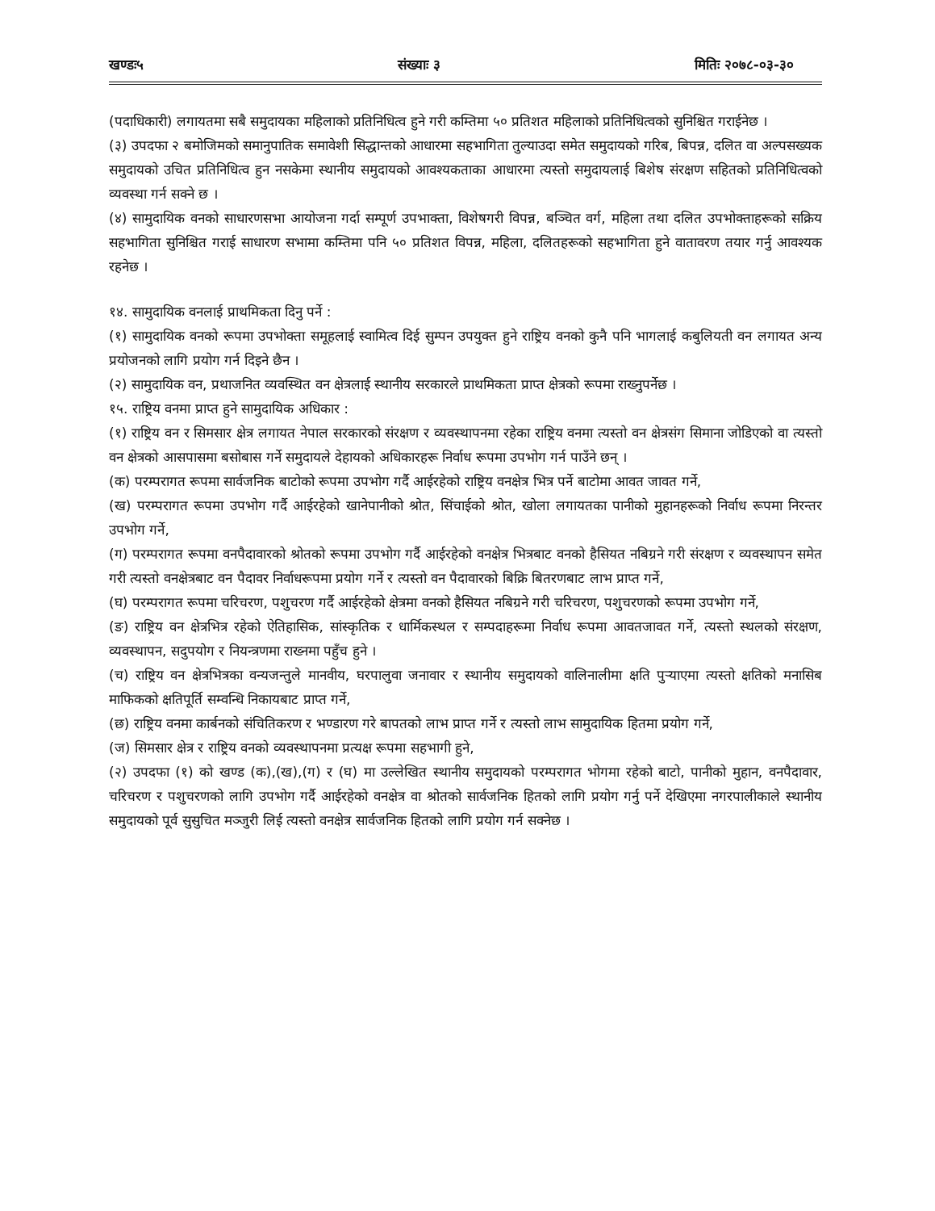खण्डः५ संख्याः ३ मितिः २०७८-०३-३०
(पदाधिकारी) लगायतमा सबै समुदायका महिलाको प्रतिनिधित्व हुने गरी कम्तिमा ५० प्रतिशत महिलाको प्रतिनिधित्वको सुनिश्चित गराईनेछ ।
(३) उपदफा २ बमोजिमको समानुपातिक समावेशी सिद्धान्तको आधारमा सहभागिता तुल्याउदा समेत समुदायको गरिब, बिपन्न, दलित वा अल्पसख्यक समुदायको उचित प्रतिनिधित्व हुन नसकेमा स्थानीय समुदायको आवश्यकताका आधारमा त्यस्तो समुदायलाई बिशेष संरक्षण सहितको प्रतिनिधित्वको व्यवस्था गर्न सक्ने छ ।
(४) सामुदायिक वनको साधारणसभा आयोजना गर्दा सम्पूर्ण उपभाक्ता, विशेषगरी विपन्न, बञ्चित वर्ग, महिला तथा दलित उपभोक्ताहरूको सक्रिय सहभागिता सुनिश्चित गराई साधारण सभामा कम्तिमा पनि ५० प्रतिशत विपन्न, महिला, दलितहरूको सहभागिता हुने वातावरण तयार गर्नु आवश्यक रहनेछ ।
१४. सामुदायिक वनलाई प्राथमिकता दिनु पर्ने :
(१) सामुदायिक वनको रूपमा उपभोक्ता समूहलाई स्वामित्व दिई सुम्पन उपयुक्त हुने राष्ट्रिय वनको कुनै पनि भागलाई कबुलियती वन लगायत अन्य प्रयोजनको लागि प्रयोग गर्न दिइने छैन ।
(२) सामुदायिक वन, प्रथाजनित व्यवस्थित वन क्षेत्रलाई स्थानीय सरकारले प्राथमिकता प्राप्त क्षेत्रको रूपमा राख्नुपर्नेछ ।
१५. राष्ट्रिय वनमा प्राप्त हुने सामुदायिक अधिकार :
(१) राष्ट्रिय वन र सिमसार क्षेत्र लगायत नेपाल सरकारको संरक्षण र व्यवस्थापनमा रहेका राष्ट्रिय वनमा त्यस्तो वन क्षेत्रसंग सिमाना जोडिएको वा त्यस्तो वन क्षेत्रको आसपासमा बसोबास गर्ने समुदायले देहायको अधिकारहरू निर्वाध रूपमा उपभोग गर्न पाउँने छन् ।
(क) परम्परागत रूपमा सार्वजनिक बाटोको रूपमा उपभोग गर्दै आईरहेको राष्ट्रिय वनक्षेत्र भित्र पर्ने बाटोमा आवत जावत गर्ने,
(ख) परम्परागत रूपमा उपभोग गर्दै आईरहेको खानेपानीको श्रोत, सिंचाईको श्रोत, खोला लगायतका पानीको मुहानहरूको निर्वाध रूपमा निरन्तर उपभोग गर्ने,
(ग) परम्परागत रूपमा वनपैदावारको श्रोतको रूपमा उपभोग गर्दै आईरहेको वनक्षेत्र भित्रबाट वनको हैसियत नबिग्रने गरी संरक्षण र व्यवस्थापन समेत गरी त्यस्तो वनक्षेत्रबाट वन पैदावर निर्वाधरूपमा प्रयोग गर्ने र त्यस्तो वन पैदावारको बिक्रि बितरणबाट लाभ प्राप्त गर्ने,
(घ) परम्परागत रूपमा चरिचरण, पशुचरण गर्दै आईरहेको क्षेत्रमा वनको हैसियत नबिग्रने गरी चरिचरण, पशुचरणको रूपमा उपभोग गर्ने,
(ङ) राष्ट्रिय वन क्षेत्रभित्र रहेको ऐतिहासिक, सांस्कृतिक र धार्मिकस्थल र सम्पदाहरूमा निर्वाध रूपमा आवतजावत गर्ने, त्यस्तो स्थलको संरक्षण, व्यवस्थापन, सदुपयोग र नियन्त्रणमा राख्नमा पहुँच हुने ।
(च) राष्ट्रिय वन क्षेत्रभित्रका वन्यजन्तुले मानवीय, घरपालुवा जनावार र स्थानीय समुदायको वालिनालीमा क्षति पुऱ्याएमा त्यस्तो क्षतिको मनासिब माफिकको क्षतिपूर्ति सम्वन्धि निकायबाट प्राप्त गर्ने,
(छ) राष्ट्रिय वनमा कार्बनको संचितिकरण र भण्डारण गरे बापतको लाभ प्राप्त गर्ने र त्यस्तो लाभ सामुदायिक हितमा प्रयोग गर्ने,
(ज) सिमसार क्षेत्र र राष्ट्रिय वनको व्यवस्थापनमा प्रत्यक्ष रूपमा सहभागी हुने,
(२) उपदफा (१) को खण्ड (क),(ख),(ग) र (घ) मा उल्लेखित स्थानीय समुदायको परम्परागत भोगमा रहेको बाटो, पानीको मुहान, वनपैदावार, चरिचरण र पशुचरणको लागि उपभोग गर्दै आईरहेको वनक्षेत्र वा श्रोतको सार्वजनिक हितको लागि प्रयोग गर्नु पर्ने देखिएमा नगरपालीकाले स्थानीय समुदायको पूर्व सुसुचित मञ्जुरी लिई त्यस्तो वनक्षेत्र सार्वजनिक हितको लागि प्रयोग गर्न सक्नेछ ।